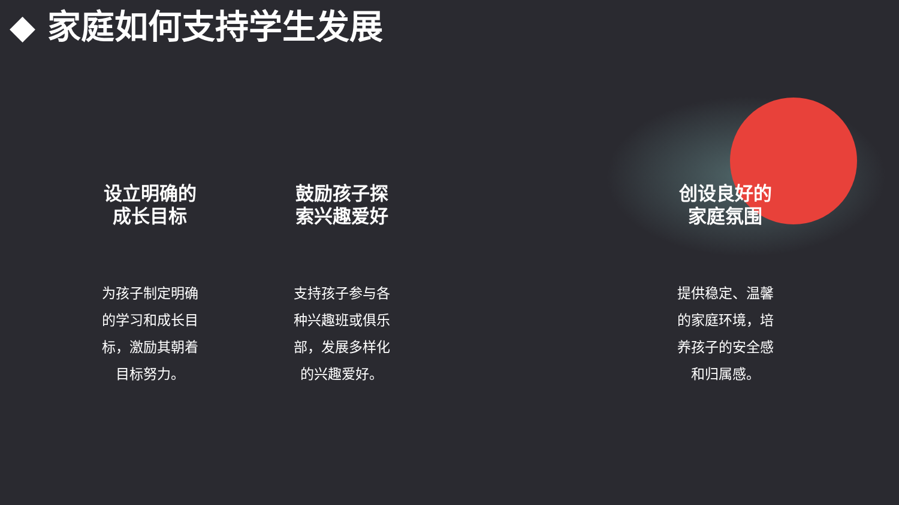◆ 家庭如何支持学生发展
设立明确的
成长目标
为孩子制定明确的学习和成长目标，激励其朝着目标努力。
鼓励孩子探
索兴趣爱好
支持孩子参与各种兴趣班或俱乐部，发展多样化的兴趣爱好。
创设良好的
家庭氛围
提供稳定、温馨的家庭环境，培养孩子的安全感和归属感。